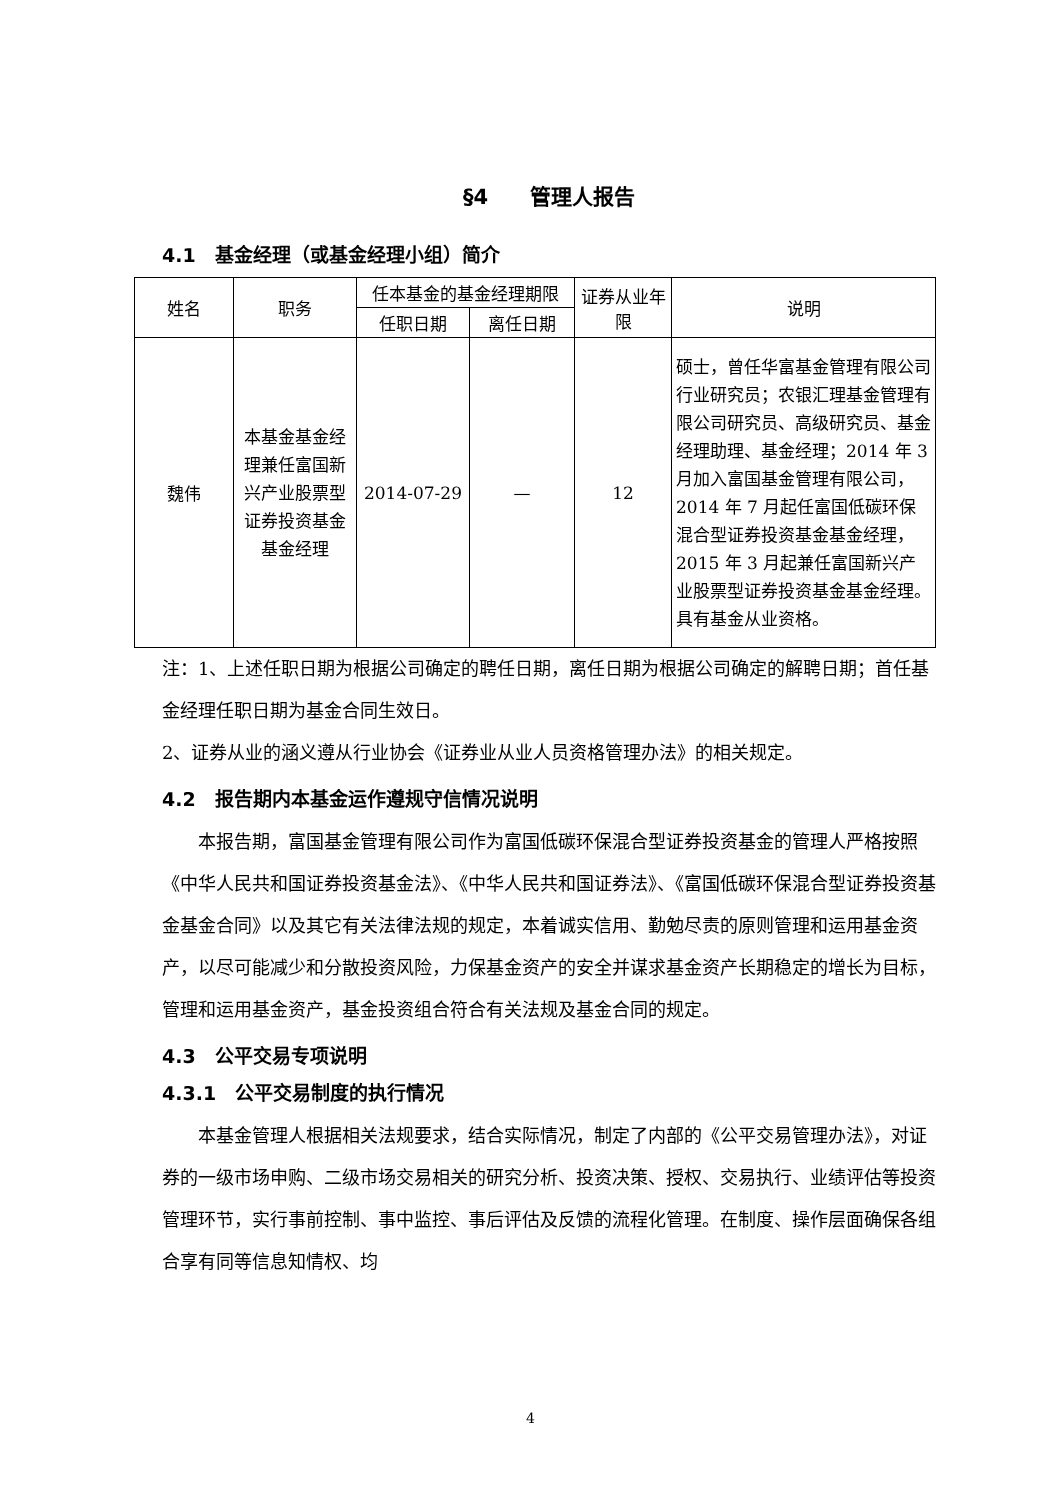§4　　管理人报告
4.1　基金经理（或基金经理小组）简介
| 姓名 | 职务 | 任本基金的基金经理期限 | | 证券从业年限 | 说明 |
| --- | --- | --- | --- | --- | --- |
| | | 任职日期 | 离任日期 | | |
| 魏伟 | 本基金基金经理兼任富国新兴产业股票型证券投资基金基金经理 | 2014-07-29 | — | 12 | 硕士，曾任华富基金管理有限公司行业研究员；农银汇理基金管理有限公司研究员、高级研究员、基金经理助理、基金经理；2014 年 3 月加入富国基金管理有限公司，2014 年 7 月起任富国低碳环保混合型证券投资基金基金经理，2015 年 3 月起兼任富国新兴产业股票型证券投资基金基金经理。具有基金从业资格。 |
注：1、上述任职日期为根据公司确定的聘任日期，离任日期为根据公司确定的解聘日期；首任基金经理任职日期为基金合同生效日。
2、证券从业的涵义遵从行业协会《证券业从业人员资格管理办法》的相关规定。
4.2　报告期内本基金运作遵规守信情况说明
本报告期，富国基金管理有限公司作为富国低碳环保混合型证券投资基金的管理人严格按照《中华人民共和国证券投资基金法》、《中华人民共和国证券法》、《富国低碳环保混合型证券投资基金基金合同》以及其它有关法律法规的规定，本着诚实信用、勤勉尽责的原则管理和运用基金资产，以尽可能减少和分散投资风险，力保基金资产的安全并谋求基金资产长期稳定的增长为目标，管理和运用基金资产，基金投资组合符合有关法规及基金合同的规定。
4.3　公平交易专项说明
4.3.1　公平交易制度的执行情况
本基金管理人根据相关法规要求，结合实际情况，制定了内部的《公平交易管理办法》，对证券的一级市场申购、二级市场交易相关的研究分析、投资决策、授权、交易执行、业绩评估等投资管理环节，实行事前控制、事中监控、事后评估及反馈的流程化管理。在制度、操作层面确保各组合享有同等信息知情权、均
4